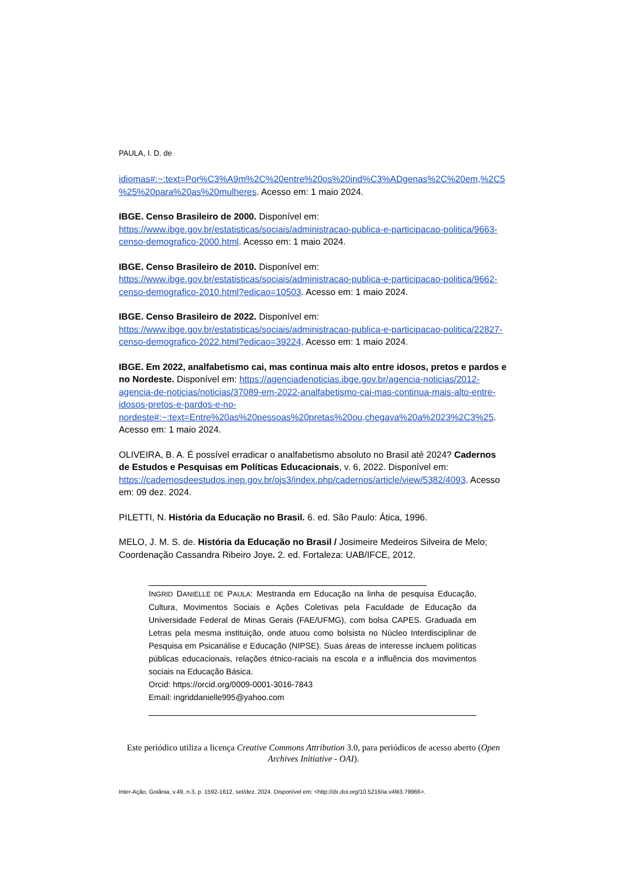PAULA, I. D. de
idiomas#:~:text=Por%C3%A9m%2C%20entre%20os%20ind%C3%ADgenas%2C%20em,%2C5%25%20para%20as%20mulheres. Acesso em: 1 maio 2024.
IBGE. Censo Brasileiro de 2000. Disponível em: https://www.ibge.gov.br/estatisticas/sociais/administracao-publica-e-participacao-politica/9663-censo-demografico-2000.html. Acesso em: 1 maio 2024.
IBGE. Censo Brasileiro de 2010. Disponível em: https://www.ibge.gov.br/estatisticas/sociais/administracao-publica-e-participacao-politica/9662-censo-demografico-2010.html?edicao=10503. Acesso em: 1 maio 2024.
IBGE. Censo Brasileiro de 2022. Disponível em: https://www.ibge.gov.br/estatisticas/sociais/administracao-publica-e-participacao-politica/22827-censo-demografico-2022.html?edicao=39224. Acesso em: 1 maio 2024.
IBGE. Em 2022, analfabetismo cai, mas continua mais alto entre idosos, pretos e pardos e no Nordeste. Disponível em: https://agenciadenoticias.ibge.gov.br/agencia-noticias/2012-agencia-de-noticias/noticias/37089-em-2022-analfabetismo-cai-mas-continua-mais-alto-entre-idosos-pretos-e-pardos-e-no-nordeste#:~:text=Entre%20as%20pessoas%20pretas%20ou,chegava%20a%2023%2C3%25. Acesso em: 1 maio 2024.
OLIVEIRA, B. A. É possível erradicar o analfabetismo absoluto no Brasil até 2024? Cadernos de Estudos e Pesquisas em Políticas Educacionais, v. 6, 2022. Disponível em: https://cadernosdeestudos.inep.gov.br/ojs3/index.php/cadernos/article/view/5382/4093. Acesso em: 09 dez. 2024.
PILETTI, N. História da Educação no Brasil. 6. ed. São Paulo: Ática, 1996.
MELO, J. M. S. de. História da Educação no Brasil / Josimeire Medeiros Silveira de Melo; Coordenação Cassandra Ribeiro Joye. 2. ed. Fortaleza: UAB/IFCE, 2012.
INGRID DANIELLE DE PAULA: Mestranda em Educação na linha de pesquisa Educação, Cultura, Movimentos Sociais e Ações Coletivas pela Faculdade de Educação da Universidade Federal de Minas Gerais (FAE/UFMG), com bolsa CAPES. Graduada em Letras pela mesma instituição, onde atuou como bolsista no Núcleo Interdisciplinar de Pesquisa em Psicanálise e Educação (NIPSE). Suas áreas de interesse incluem políticas públicas educacionais, relações étnico-raciais na escola e a influência dos movimentos sociais na Educação Básica.
Orcid: https://orcid.org/0009-0001-3016-7843
Email: ingriddanielle995@yahoo.com
Este periódico utiliza a licença Creative Commons Attribution 3.0, para periódicos de acesso aberto (Open Archives Initiative - OAI).
Inter-Ação, Goiânia, v.49, n.3, p. 1592-1612, set/dez. 2024. Disponível em: <http://dx.doi.org/10.5216/ia.v49i3.79966>.